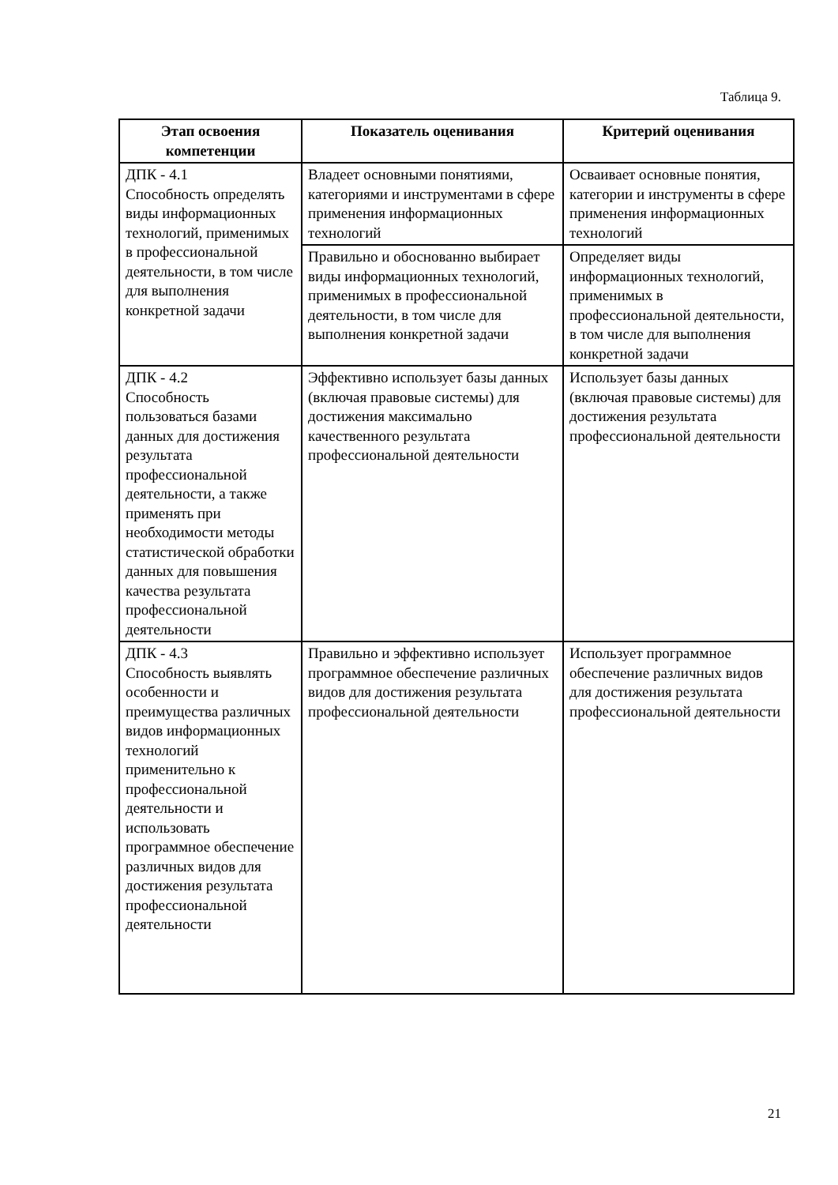Таблица 9.
| Этап освоения компетенции | Показатель оценивания | Критерий оценивания |
| --- | --- | --- |
| ДПК - 4.1 Способность определять виды информационных технологий, применимых в профессиональной деятельности, в том числе для выполнения конкретной задачи | Владеет основными понятиями, категориями и инструментами в сфере применения информационных технологий | Осваивает основные понятия, категории и инструменты в сфере применения информационных технологий |
| | Правильно и обоснованно выбирает виды информационных технологий, применимых в профессиональной деятельности, в том числе для выполнения конкретной задачи | Определяет виды информационных технологий, применимых в профессиональной деятельности, в том числе для выполнения конкретной задачи |
| ДПК - 4.2 Способность пользоваться базами данных для достижения результата профессиональной деятельности, а также применять при необходимости методы статистической обработки данных для повышения качества результата профессиональной деятельности | Эффективно использует базы данных (включая правовые системы) для достижения максимально качественного результата профессиональной деятельности | Использует базы данных (включая правовые системы) для достижения результата профессиональной деятельности |
| ДПК - 4.3 Способность выявлять особенности и преимущества различных видов информационных технологий применительно к профессиональной деятельности и использовать программное обеспечение различных видов для достижения результата профессиональной деятельности | Правильно и эффективно использует программное обеспечение различных видов для достижения результата профессиональной деятельности | Использует программное обеспечение различных видов для достижения результата профессиональной деятельности |
21